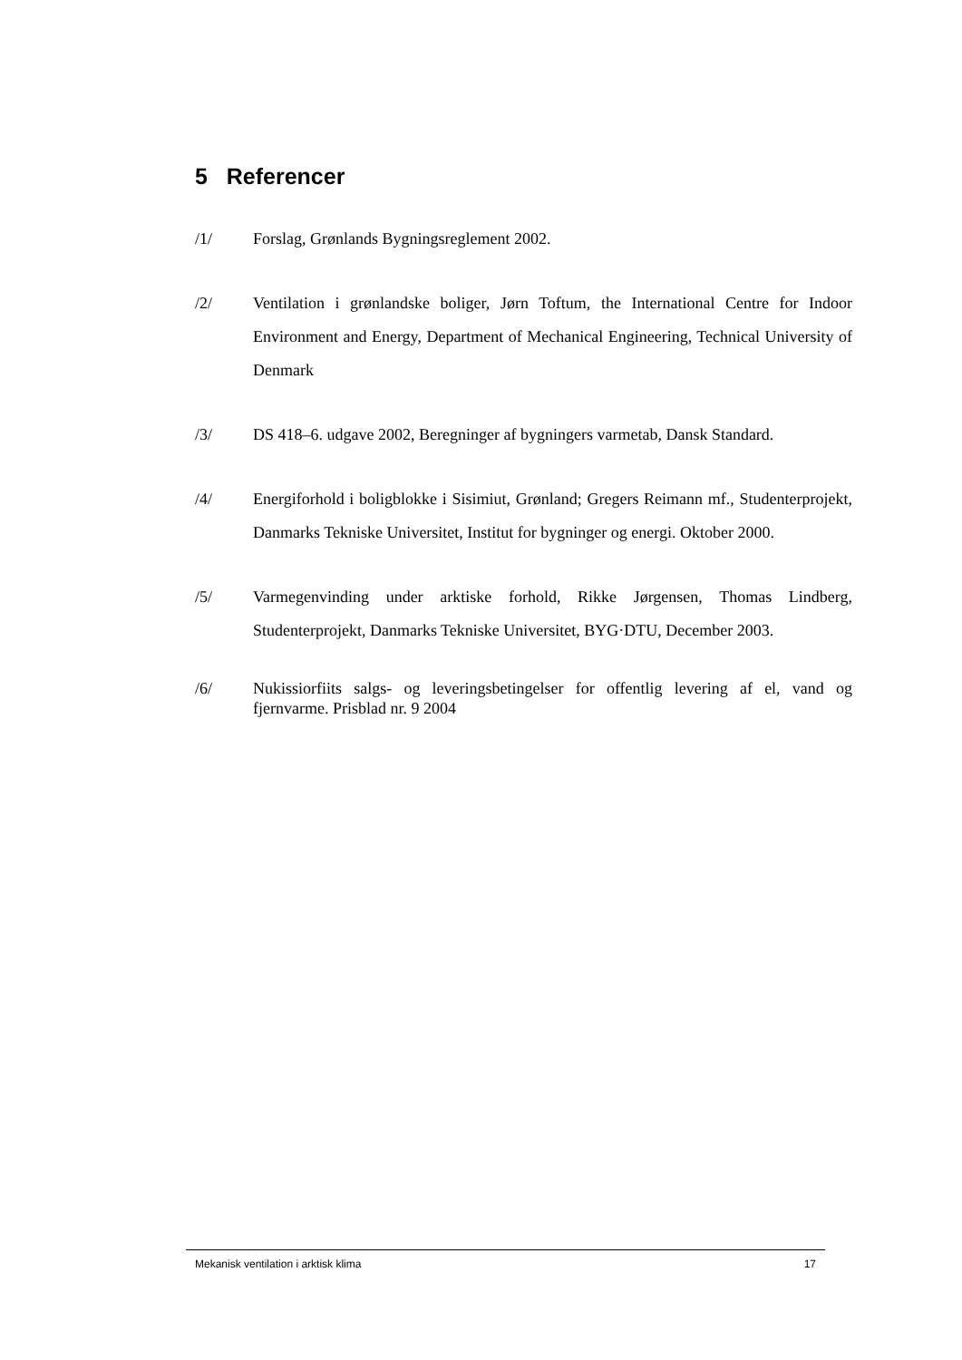5 Referencer
/1/ Forslag, Grønlands Bygningsreglement 2002.
/2/ Ventilation i grønlandske boliger, Jørn Toftum, the International Centre for Indoor Environment and Energy, Department of Mechanical Engineering, Technical University of Denmark
/3/ DS 418–6. udgave 2002, Beregninger af bygningers varmetab, Dansk Standard.
/4/ Energiforhold i boligblokke i Sisimiut, Grønland; Gregers Reimann mf., Studenterprojekt, Danmarks Tekniske Universitet, Institut for bygninger og energi. Oktober 2000.
/5/ Varmegenvinding under arktiske forhold, Rikke Jørgensen, Thomas Lindberg, Studenterprojekt, Danmarks Tekniske Universitet, BYG·DTU, December 2003.
/6/ Nukissiorfiits salgs- og leveringsbetingelser for offentlig levering af el, vand og fjernvarme. Prisblad nr. 9 2004
Mekanisk ventilation i arktisk klima 17